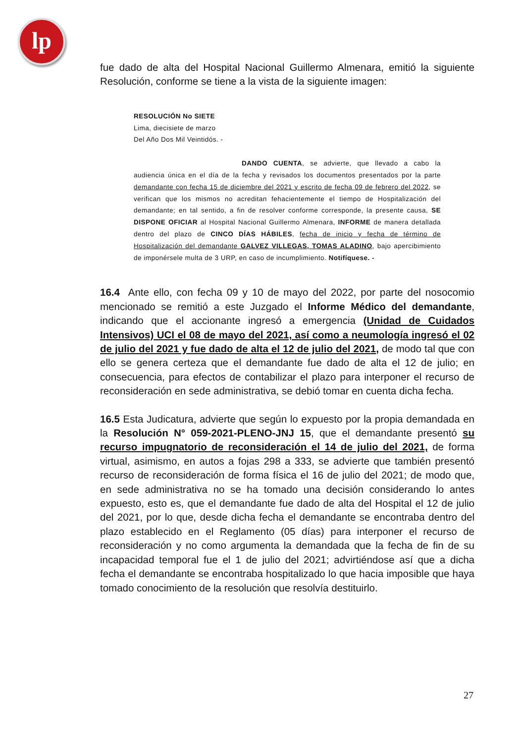lp
fue dado de alta del Hospital Nacional Guillermo Almenara, emitió la siguiente Resolución, conforme se tiene a la vista de la siguiente imagen:
RESOLUCIÓN No SIETE
Lima, diecisiete de marzo
Del Año Dos Mil Veintidós. -
DANDO CUENTA, se advierte, que llevado a cabo la audiencia única en el día de la fecha y revisados los documentos presentados por la parte demandante con fecha 15 de diciembre del 2021 y escrito de fecha 09 de febrero del 2022, se verifican que los mismos no acreditan fehacientemente el tiempo de Hospitalización del demandante; en tal sentido, a fin de resolver conforme corresponde, la presente causa, SE DISPONE OFICIAR al Hospital Nacional Guillermo Almenara, INFORME de manera detallada dentro del plazo de CINCO DÍAS HÁBILES, fecha de inicio y fecha de término de Hospitalización del demandante GALVEZ VILLEGAS, TOMAS ALADINO, bajo apercibimiento de imponérsele multa de 3 URP, en caso de incumplimiento. Notifíquese. -
16.4 Ante ello, con fecha 09 y 10 de mayo del 2022, por parte del nosocomio mencionado se remitió a este Juzgado el Informe Médico del demandante, indicando que el accionante ingresó a emergencia (Unidad de Cuidados Intensivos) UCI el 08 de mayo del 2021, así como a neumología ingresó el 02 de julio del 2021 y fue dado de alta el 12 de julio del 2021, de modo tal que con ello se genera certeza que el demandante fue dado de alta el 12 de julio; en consecuencia, para efectos de contabilizar el plazo para interponer el recurso de reconsideración en sede administrativa, se debió tomar en cuenta dicha fecha.
16.5 Esta Judicatura, advierte que según lo expuesto por la propia demandada en la Resolución N° 059-2021-PLENO-JNJ 15, que el demandante presentó su recurso impugnatorio de reconsideración el 14 de julio del 2021, de forma virtual, asimismo, en autos a fojas 298 a 333, se advierte que también presentó recurso de reconsideración de forma física el 16 de julio del 2021; de modo que, en sede administrativa no se ha tomado una decisión considerando lo antes expuesto, esto es, que el demandante fue dado de alta del Hospital el 12 de julio del 2021, por lo que, desde dicha fecha el demandante se encontraba dentro del plazo establecido en el Reglamento (05 días) para interponer el recurso de reconsideración y no como argumenta la demandada que la fecha de fin de su incapacidad temporal fue el 1 de julio del 2021; advirtiéndose así que a dicha fecha el demandante se encontraba hospitalizado lo que hacia imposible que haya tomado conocimiento de la resolución que resolvía destituirlo.
27